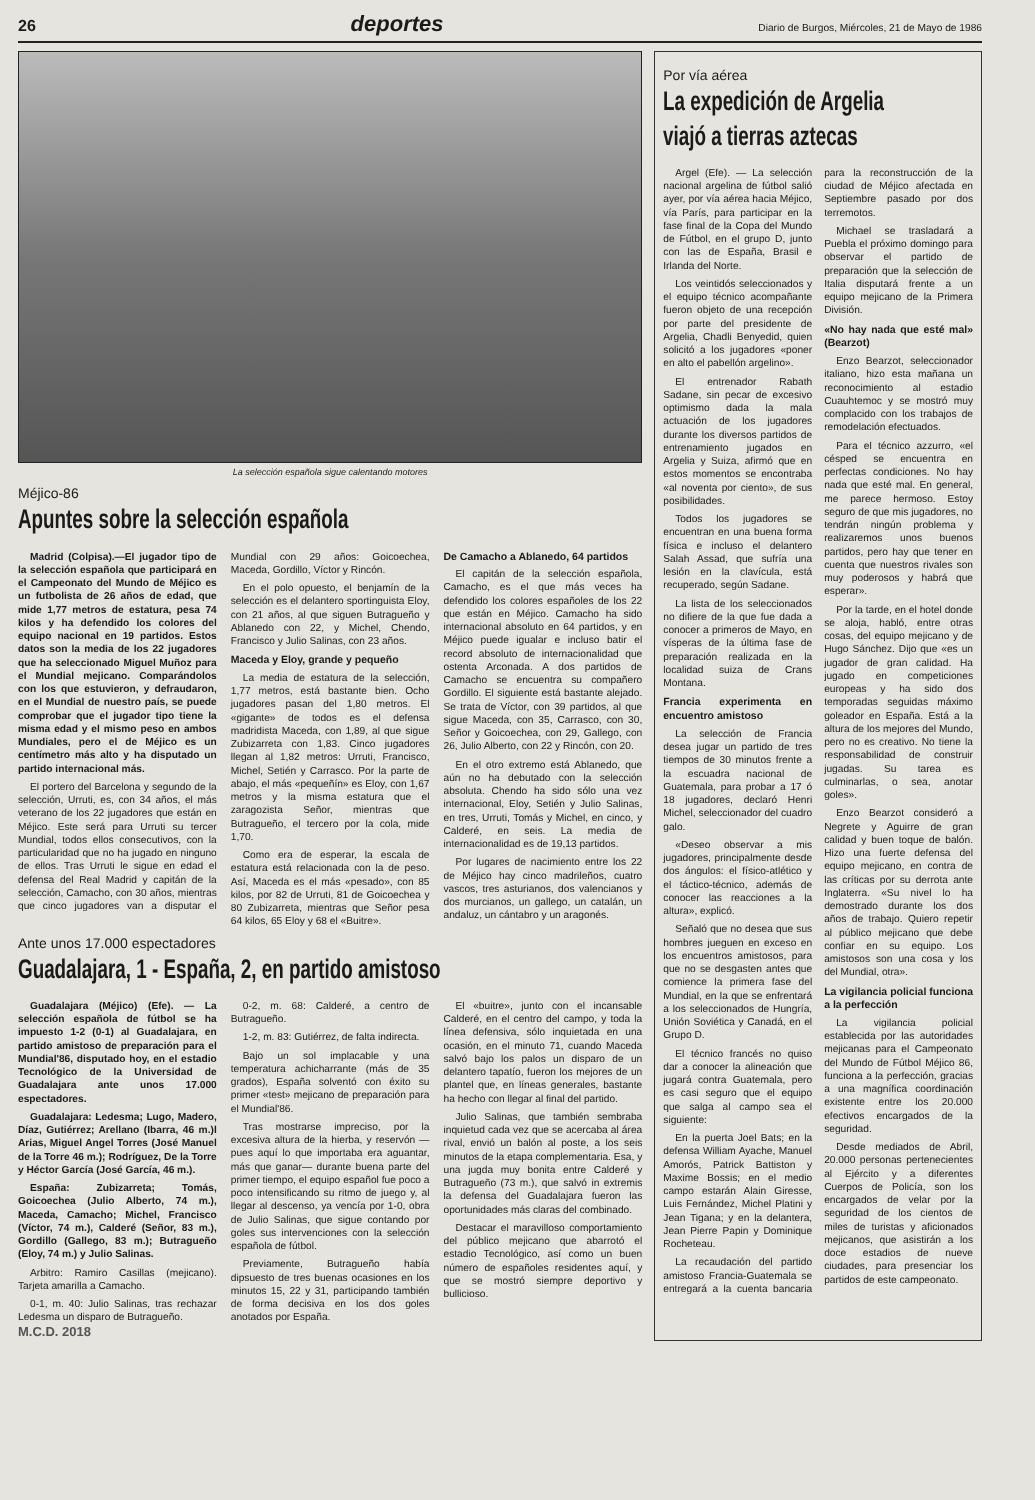26 deportes Diario de Burgos, Miércoles, 21 de Mayo de 1986
La selección española sigue calentando motores
Méjico-86
Apuntes sobre la selección española
Madrid (Colpisa).—El jugador tipo de la selección española que participará en el Campeonato del Mundo de Méjico es un futbolista de 26 años de edad, que mide 1,77 metros de estatura, pesa 74 kilos y ha defendido los colores del equipo nacional en 19 partidos. Estos datos son la media de los 22 jugadores que ha seleccionado Miguel Muñoz para el Mundial mejicano. Comparándolos con los que estuvieron, y defraudaron, en el Mundial de nuestro país, se puede comprobar que el jugador tipo tiene la misma edad y el mismo peso en ambos Mundiales, pero el de Méjico es un centímetro más alto y ha disputado un partido internacional más.
El portero del Barcelona y segundo de la selección, Urruti, es, con 34 años, el más veterano de los 22 jugadores que están en Méjico. Este será para Urruti su tercer Mundial, todos ellos consecutivos, con la particularidad que no ha jugado en ninguno de ellos. Tras Urruti le sigue en edad el defensa del Real Madrid y capitán de la selección, Camacho, con 30 años, mientras que cinco jugadores van a disputar el Mundial con 29 años: Goicoechea, Maceda, Gordillo, Víctor y Rincón.
En el polo opuesto, el benjamín de la selección es el delantero sportinguista Eloy, con 21 años, al que siguen Butragueño y Ablanedo con 22, y Michel, Chendo, Francisco y Julio Salinas, con 23 años.
Maceda y Eloy, grande y pequeño
La media de estatura de la selección, 1,77 metros, está bastante bien. Ocho jugadores pasan del 1,80 metros. El «gigante» de todos es el defensa madridista Maceda, con 1,89, al que sigue Zubizarreta con 1,83. Cinco jugadores llegan al 1,82 metros: Urruti, Francisco, Michel, Setién y Carrasco. Por la parte de abajo, el más «pequeñín» es Eloy, con 1,67 metros y la misma estatura que el zaragozista Señor, mientras que Butragueño, el tercero por la cola, mide 1,70.
Como era de esperar, la escala de estatura está relacionada con la de peso. Así, Maceda es el más «pesado», con 85 kilos, por 82 de Urruti, 81 de Goicoechea y 80 Zubizarreta, mientras que Señor pesa 64 kilos, 65 Eloy y 68 el «Buitre».
De Camacho a Ablanedo, 64 partidos
El capitán de la selección española, Camacho, es el que más veces ha defendido los colores españoles de los 22 que están en Méjico. Camacho ha sido internacional absoluto en 64 partidos, y en Méjico puede igualar e incluso batir el record absoluto de internacionalidad que ostenta Arconada. A dos partidos de Camacho se encuentra su compañero Gordillo. El siguiente está bastante alejado. Se trata de Víctor, con 39 partidos, al que sigue Maceda, con 35, Carrasco, con 30, Señor y Goicoechea, con 29, Gallego, con 26, Julio Alberto, con 22 y Rincón, con 20.
En el otro extremo está Ablanedo, que aún no ha debutado con la selección absoluta. Chendo ha sido sólo una vez internacional, Eloy, Setién y Julio Salinas, en tres, Urruti, Tomás y Michel, en cinco, y Calderé, en seis. La media de internacionalidad es de 19,13 partidos.
Por lugares de nacimiento entre los 22 de Méjico hay cinco madrileños, cuatro vascos, tres asturianos, dos valencianos y dos murcianos, un gallego, un catalán, un andaluz, un cántabro y un aragonés.
Ante unos 17.000 espectadores
Guadalajara, 1 - España, 2, en partido amistoso
Guadalajara (Méjico) (Efe). — La selección española de fútbol se ha impuesto 1-2 (0-1) al Guadalajara, en partido amistoso de preparación para el Mundial'86, disputado hoy, en el estadio Tecnológico de la Universidad de Guadalajara ante unos 17.000 espectadores.
Guadalajara: Ledesma; Lugo, Madero, Díaz, Gutiérrez; Arellano (Ibarra, 46 m.)l Arias, Miguel Angel Torres (José Manuel de la Torre 46 m.); Rodríguez, De la Torre y Héctor García (José García, 46 m.).
España: Zubizarreta; Tomás, Goicoechea (Julio Alberto, 74 m.), Maceda, Camacho; Michel, Francisco (Víctor, 74 m.), Calderé (Señor, 83 m.), Gordillo (Gallego, 83 m.); Butragueño (Eloy, 74 m.) y Julio Salinas.
Arbitro: Ramiro Casillas (mejicano). Tarjeta amarilla a Camacho.
0-1, m. 40: Julio Salinas, tras rechazar Ledesma un disparo de Butragueño.
0-2, m. 68: Calderé, a centro de Butragueño.
1-2, m. 83: Gutiérrez, de falta indirecta.
Bajo un sol implacable y una temperatura achicharrante (más de 35 grados), España solventó con éxito su primer «test» mejicano de preparación para el Mundial'86.
Tras mostrarse impreciso, por la excesiva altura de la hierba, y reservón —pues aquí lo que importaba era aguantar, más que ganar— durante buena parte del primer tiempo, el equipo español fue poco a poco intensificando su ritmo de juego y, al llegar al descenso, ya vencía por 1-0, obra de Julio Salinas, que sigue contando por goles sus intervenciones con la selección española de fútbol.
Previamente, Butragueño había dipsuesto de tres buenas ocasiones en los minutos 15, 22 y 31, participando también de forma decisiva en los dos goles anotados por España.
El «buitre», junto con el incansable Calderé, en el centro del campo, y toda la línea defensiva, sólo inquietada en una ocasión, en el minuto 71, cuando Maceda salvó bajo los palos un disparo de un delantero tapatío, fueron los mejores de un plantel que, en líneas generales, bastante ha hecho con llegar al final del partido.
Julio Salinas, que también sembraba inquietud cada vez que se acercaba al área rival, envió un balón al poste, a los seis minutos de la etapa complementaria. Esa, y una jugda muy bonita entre Calderé y Butragueño (73 m.), que salvó in extremis la defensa del Guadalajara fueron las oportunidades más claras del combinado.
Destacar el maravilloso comportamiento del público mejicano que abarrotó el estadio Tecnológico, así como un buen número de españoles residentes aquí, y que se mostró siempre deportivo y bullicioso.
M.C.D. 2018
Por vía aérea
La expedición de Argelia viajó a tierras aztecas
Argel (Efe). — La selección nacional argelina de fútbol salió ayer, por vía aérea hacia Méjico, vía París, para participar en la fase final de la Copa del Mundo de Fútbol, en el grupo D, junto con las de España, Brasil e Irlanda del Norte.
Los veintidós seleccionados y el equipo técnico acompañante fueron objeto de una recepción por parte del presidente de Argelia, Chadli Benyedid, quien solicitó a los jugadores «poner en alto el pabellón argelino».
El entrenador Rabath Sadane, sin pecar de excesivo optimismo dada la mala actuación de los jugadores durante los diversos partidos de entrenamiento jugados en Argelia y Suiza, afirmó que en estos momentos se encontraba «al noventa por ciento», de sus posibilidades.
Todos los jugadores se encuentran en una buena forma física e incluso el delantero Salah Assad, que sufría una lesión en la clavícula, está recuperado, según Sadane.
La lista de los seleccionados no difiere de la que fue dada a conocer a primeros de Mayo, en vísperas de la última fase de preparación realizada en la localidad suiza de Crans Montana.
Francia experimenta en encuentro amistoso
La selección de Francia desea jugar un partido de tres tiempos de 30 minutos frente a la escuadra nacional de Guatemala, para probar a 17 ó 18 jugadores, declaró Henri Michel, seleccionador del cuadro galo.
«Deseo observar a mis jugadores, principalmente desde dos ángulos: el físico-atlético y el táctico-técnico, además de conocer las reacciones a la altura», explicó.
Señaló que no desea que sus hombres jueguen en exceso en los encuentros amistosos, para que no se desgasten antes que comience la primera fase del Mundial, en la que se enfrentará a los seleccionados de Hungría, Unión Soviética y Canadá, en el Grupo D.
El técnico francés no quiso dar a conocer la alineación que jugará contra Guatemala, pero es casi seguro que el equipo que salga al campo sea el siguiente:
En la puerta Joel Bats; en la defensa William Ayache, Manuel Amorós, Patrick Battiston y Maxime Bossis; en el medio campo estarán Alain Giresse, Luis Fernández, Michel Platini y Jean Tigana; y en la delantera, Jean Pierre Papin y Dominique Rocheteau.
La recaudación del partido amistoso Francia-Guatemala se entregará a la cuenta bancaria para la reconstrucción de la ciudad de Méjico afectada en Septiembre pasado por dos terremotos.
Michael se trasladará a Puebla el próximo domingo para observar el partido de preparación que la selección de Italia disputará frente a un equipo mejicano de la Primera División.
«No hay nada que esté mal» (Bearzot)
Enzo Bearzot, seleccionador italiano, hizo esta mañana un reconocimiento al estadio Cuauhtemoc y se mostró muy complacido con los trabajos de remodelación efectuados.
Para el técnico azzurro, «el césped se encuentra en perfectas condiciones. No hay nada que esté mal. En general, me parece hermoso. Estoy seguro de que mis jugadores, no tendrán ningún problema y realizaremos unos buenos partidos, pero hay que tener en cuenta que nuestros rivales son muy poderosos y habrá que esperar».
Por la tarde, en el hotel donde se aloja, habló, entre otras cosas, del equipo mejicano y de Hugo Sánchez. Dijo que «es un jugador de gran calidad. Ha jugado en competiciones europeas y ha sido dos temporadas seguidas máximo goleador en España. Está a la altura de los mejores del Mundo, pero no es creativo. No tiene la responsabilidad de construir jugadas. Su tarea es culminarlas, o sea, anotar goles».
Enzo Bearzot consideró a Negrete y Aguirre de gran calidad y buen toque de balón. Hizo una fuerte defensa del equipo mejicano, en contra de las críticas por su derrota ante Inglaterra. «Su nivel lo ha demostrado durante los dos años de trabajo. Quiero repetir al público mejicano que debe confiar en su equipo. Los amistosos son una cosa y los del Mundial, otra».
La vigilancia policial funciona a la perfección
La vigilancia policial establecida por las autoridades mejicanas para el Campeonato del Mundo de Fútbol Méjico 86, funciona a la perfección, gracias a una magnífica coordinación existente entre los 20.000 efectivos encargados de la seguridad.
Desde mediados de Abril, 20.000 personas pertenecientes al Ejército y a diferentes Cuerpos de Policía, son los encargados de velar por la seguridad de los cientos de miles de turistas y aficionados mejicanos, que asistirán a los doce estadios de nueve ciudades, para presenciar los partidos de este campeonato.